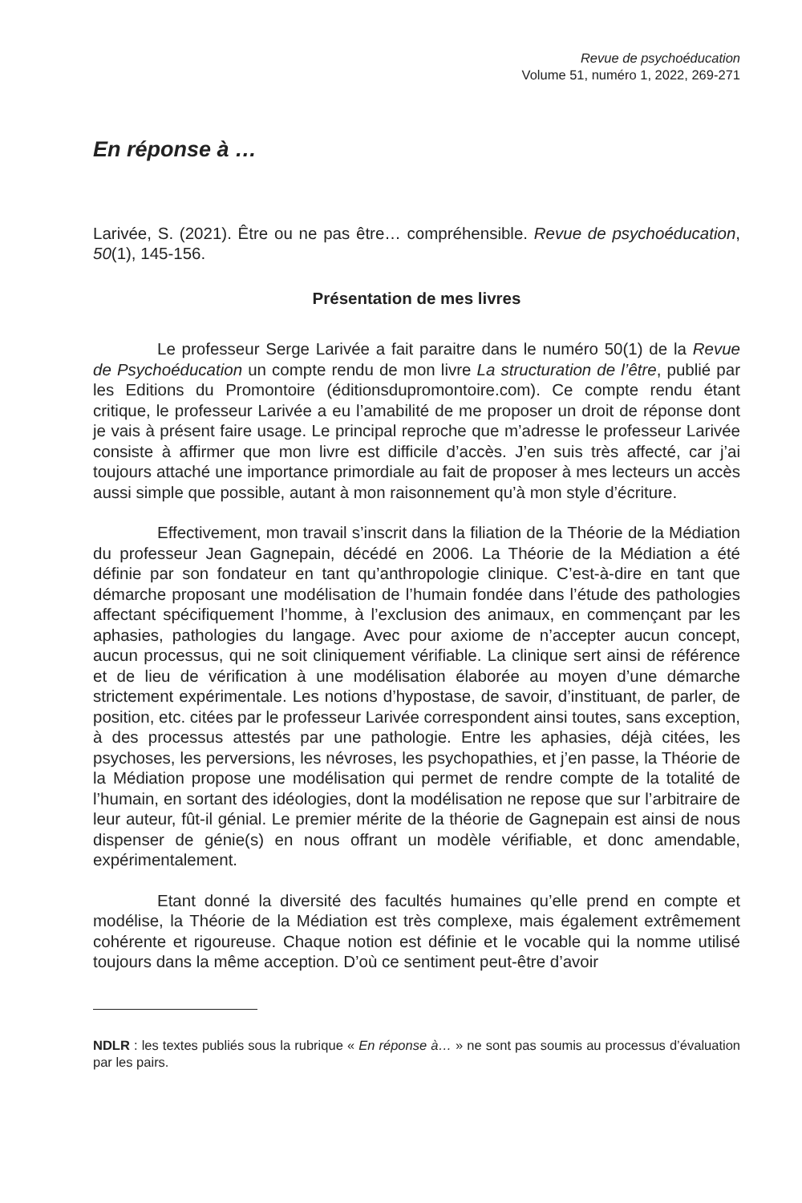Revue de psychoéducation
Volume 51, numéro 1, 2022, 269-271
En réponse à …
Larivée, S. (2021). Être ou ne pas être… compréhensible. Revue de psychoéducation, 50(1), 145-156.
Présentation de mes livres
Le professeur Serge Larivée a fait paraitre dans le numéro 50(1) de la Revue de Psychoéducation un compte rendu de mon livre La structuration de l’être, publié par les Editions du Promontoire (éditionsdupromontoire.com). Ce compte rendu étant critique, le professeur Larivée a eu l’amabilité de me proposer un droit de réponse dont je vais à présent faire usage. Le principal reproche que m’adresse le professeur Larivée consiste à affirmer que mon livre est difficile d’accès. J’en suis très affecté, car j’ai toujours attaché une importance primordiale au fait de proposer à mes lecteurs un accès aussi simple que possible, autant à mon raisonnement qu’à mon style d’écriture.
Effectivement, mon travail s’inscrit dans la filiation de la Théorie de la Médiation du professeur Jean Gagnepain, décédé en 2006. La Théorie de la Médiation a été définie par son fondateur en tant qu’anthropologie clinique. C’est-à-dire en tant que démarche proposant une modélisation de l’humain fondée dans l’étude des pathologies affectant spécifiquement l’homme, à l’exclusion des animaux, en commençant par les aphasies, pathologies du langage. Avec pour axiome de n’accepter aucun concept, aucun processus, qui ne soit cliniquement vérifiable. La clinique sert ainsi de référence et de lieu de vérification à une modélisation élaborée au moyen d’une démarche strictement expérimentale. Les notions d’hypostase, de savoir, d’instituant, de parler, de position, etc. citées par le professeur Larivée correspondent ainsi toutes, sans exception, à des processus attestés par une pathologie. Entre les aphasies, déjà citées, les psychoses, les perversions, les névroses, les psychopathies, et j’en passe, la Théorie de la Médiation propose une modélisation qui permet de rendre compte de la totalité de l’humain, en sortant des idéologies, dont la modélisation ne repose que sur l’arbitraire de leur auteur, fût-il génial. Le premier mérite de la théorie de Gagnepain est ainsi de nous dispenser de génie(s) en nous offrant un modèle vérifiable, et donc amendable, expérimentalement.
Etant donné la diversité des facultés humaines qu’elle prend en compte et modélise, la Théorie de la Médiation est très complexe, mais également extrêmement cohérente et rigoureuse. Chaque notion est définie et le vocable qui la nomme utilisé toujours dans la même acception. D’où ce sentiment peut-être d’avoir
NDLR : les textes publiés sous la rubrique « En réponse à… » ne sont pas soumis au processus d’évaluation par les pairs.